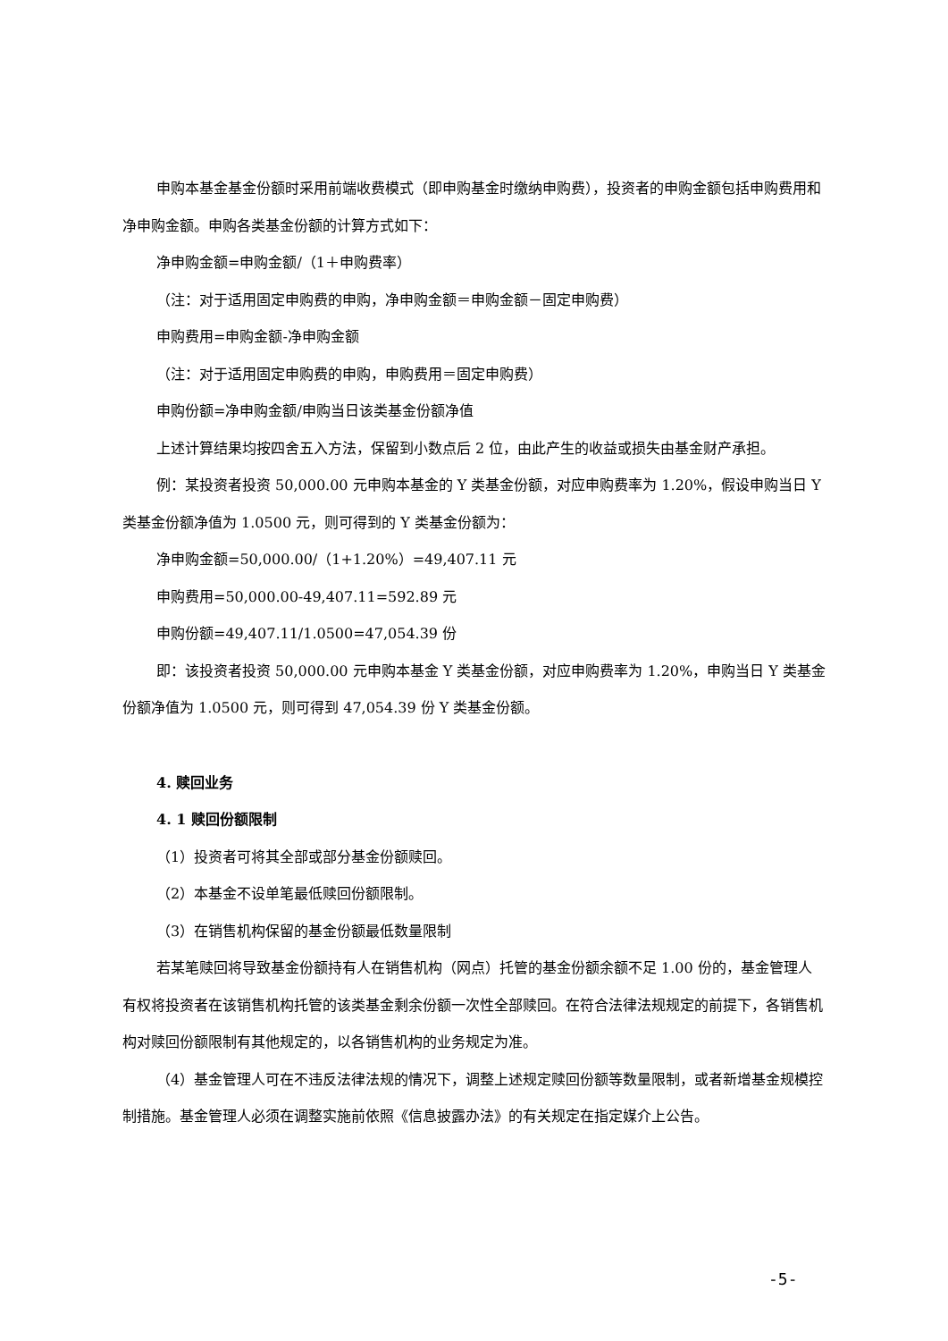申购本基金基金份额时采用前端收费模式（即申购基金时缴纳申购费），投资者的申购金额包括申购费用和净申购金额。申购各类基金份额的计算方式如下：
净申购金额=申购金额/（1＋申购费率）
（注：对于适用固定申购费的申购，净申购金额＝申购金额－固定申购费）
申购费用=申购金额-净申购金额
（注：对于适用固定申购费的申购，申购费用＝固定申购费）
申购份额=净申购金额/申购当日该类基金份额净值
上述计算结果均按四舍五入方法，保留到小数点后 2 位，由此产生的收益或损失由基金财产承担。
例：某投资者投资 50,000.00 元申购本基金的 Y 类基金份额，对应申购费率为 1.20%，假设申购当日 Y 类基金份额净值为 1.0500 元，则可得到的 Y 类基金份额为：
净申购金额=50,000.00/（1+1.20%）=49,407.11 元
申购费用=50,000.00-49,407.11=592.89 元
申购份额=49,407.11/1.0500=47,054.39 份
即：该投资者投资 50,000.00 元申购本基金 Y 类基金份额，对应申购费率为 1.20%，申购当日 Y 类基金份额净值为 1.0500 元，则可得到 47,054.39 份 Y 类基金份额。
4. 赎回业务
4. 1 赎回份额限制
（1）投资者可将其全部或部分基金份额赎回。
（2）本基金不设单笔最低赎回份额限制。
（3）在销售机构保留的基金份额最低数量限制
若某笔赎回将导致基金份额持有人在销售机构（网点）托管的基金份额余额不足 1.00 份的，基金管理人有权将投资者在该销售机构托管的该类基金剩余份额一次性全部赎回。在符合法律法规规定的前提下，各销售机构对赎回份额限制有其他规定的，以各销售机构的业务规定为准。
（4）基金管理人可在不违反法律法规的情况下，调整上述规定赎回份额等数量限制，或者新增基金规模控制措施。基金管理人必须在调整实施前依照《信息披露办法》的有关规定在指定媒介上公告。
-5-